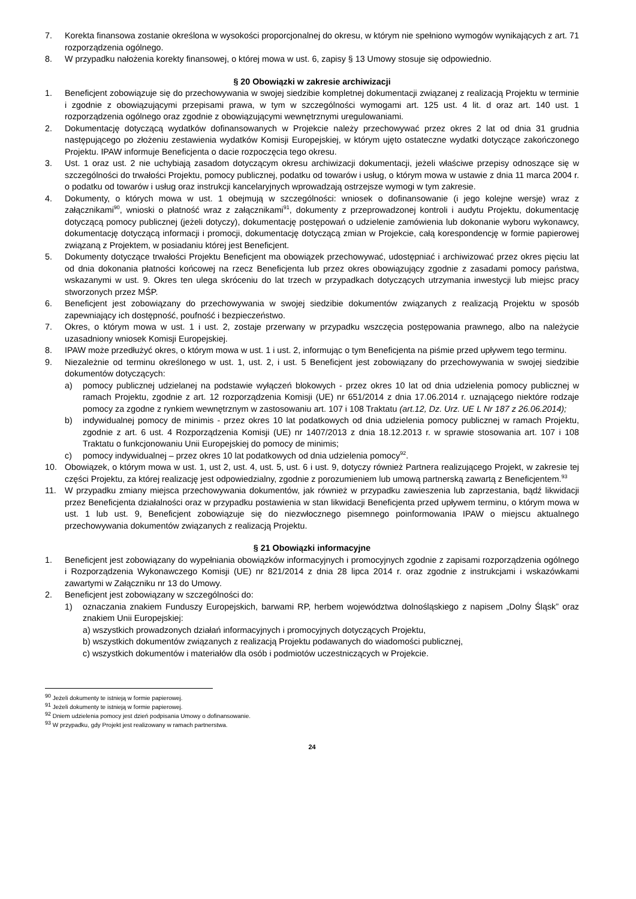7. Korekta finansowa zostanie określona w wysokości proporcjonalnej do okresu, w którym nie spełniono wymogów wynikających z art. 71 rozporządzenia ogólnego.
8. W przypadku nałożenia korekty finansowej, o której mowa w ust. 6, zapisy § 13 Umowy stosuje się odpowiednio.
§ 20 Obowiązki w zakresie archiwizacji
1. Beneficjent zobowiązuje się do przechowywania w swojej siedzibie kompletnej dokumentacji związanej z realizacją Projektu w terminie i zgodnie z obowiązującymi przepisami prawa, w tym w szczególności wymogami art. 125 ust. 4 lit. d oraz art. 140 ust. 1 rozporządzenia ogólnego oraz zgodnie z obowiązującymi wewnętrznymi uregulowaniami.
2. Dokumentację dotyczącą wydatków dofinansowanych w Projekcie należy przechowywać przez okres 2 lat od dnia 31 grudnia następującego po złożeniu zestawienia wydatków Komisji Europejskiej, w którym ujęto ostateczne wydatki dotyczące zakończonego Projektu. IPAW informuje Beneficjenta o dacie rozpoczęcia tego okresu.
3. Ust. 1 oraz ust. 2 nie uchybiają zasadom dotyczącym okresu archiwizacji dokumentacji, jeżeli właściwe przepisy odnoszące się w szczególności do trwałości Projektu, pomocy publicznej, podatku od towarów i usług, o którym mowa w ustawie z dnia 11 marca 2004 r. o podatku od towarów i usług oraz instrukcji kancelaryjnych wprowadzają ostrzejsze wymogi w tym zakresie.
4. Dokumenty, o których mowa w ust. 1 obejmują w szczególności: wniosek o dofinansowanie (i jego kolejne wersje) wraz z załącznikami<sup>90</sup>, wnioski o płatność wraz z załącznikami<sup>91</sup>, dokumenty z przeprowadzonej kontroli i audytu Projektu, dokumentację dotyczącą pomocy publicznej (jeżeli dotyczy), dokumentację postępowań o udzielenie zamówienia lub dokonanie wyboru wykonawcy, dokumentację dotyczącą informacji i promocji, dokumentację dotyczącą zmian w Projekcie, całą korespondencję w formie papierowej związaną z Projektem, w posiadaniu której jest Beneficjent.
5. Dokumenty dotyczące trwałości Projektu Beneficjent ma obowiązek przechowywać, udostępniać i archiwizować przez okres pięciu lat od dnia dokonania płatności końcowej na rzecz Beneficjenta lub przez okres obowiązujący zgodnie z zasadami pomocy państwa, wskazanymi w ust. 9. Okres ten ulega skróceniu do lat trzech w przypadkach dotyczących utrzymania inwestycji lub miejsc pracy stworzonych przez MŚP.
6. Beneficjent jest zobowiązany do przechowywania w swojej siedzibie dokumentów związanych z realizacją Projektu w sposób zapewniający ich dostępność, poufność i bezpieczeństwo.
7. Okres, o którym mowa w ust. 1 i ust. 2, zostaje przerwany w przypadku wszczęcia postępowania prawnego, albo na należycie uzasadniony wniosek Komisji Europejskiej.
8. IPAW może przedłużyć okres, o którym mowa w ust. 1 i ust. 2, informując o tym Beneficjenta na piśmie przed upływem tego terminu.
9. Niezależnie od terminu określonego w ust. 1, ust. 2, i ust. 5 Beneficjent jest zobowiązany do przechowywania w swojej siedzibie dokumentów dotyczących:
a) pomocy publicznej udzielanej na podstawie wyłączeń blokowych - przez okres 10 lat od dnia udzielenia pomocy publicznej w ramach Projektu, zgodnie z art. 12 rozporządzenia Komisji (UE) nr 651/2014 z dnia 17.06.2014 r. uznającego niektóre rodzaje pomocy za zgodne z rynkiem wewnętrznym w zastosowaniu art. 107 i 108 Traktatu (art.12, Dz. Urz. UE L Nr 187 z 26.06.2014);
b) indywidualnej pomocy de minimis - przez okres 10 lat podatkowych od dnia udzielenia pomocy publicznej w ramach Projektu, zgodnie z art. 6 ust. 4 Rozporządzenia Komisji (UE) nr 1407/2013 z dnia 18.12.2013 r. w sprawie stosowania art. 107 i 108 Traktatu o funkcjonowaniu Unii Europejskiej do pomocy de minimis;
c) pomocy indywidualnej – przez okres 10 lat podatkowych od dnia udzielenia pomocy<sup>92</sup>.
10. Obowiązek, o którym mowa w ust. 1, ust 2, ust. 4, ust. 5, ust. 6 i ust. 9, dotyczy również Partnera realizującego Projekt, w zakresie tej części Projektu, za której realizację jest odpowiedzialny, zgodnie z porozumieniem lub umową partnerską zawartą z Beneficjentem.<sup>93</sup>
11. W przypadku zmiany miejsca przechowywania dokumentów, jak również w przypadku zawieszenia lub zaprzestania, bądź likwidacji przez Beneficjenta działalności oraz w przypadku postawienia w stan likwidacji Beneficjenta przed upływem terminu, o którym mowa w ust. 1 lub ust. 9, Beneficjent zobowiązuje się do niezwłocznego pisemnego poinformowania IPAW o miejscu aktualnego przechowywania dokumentów związanych z realizacją Projektu.
§ 21 Obowiązki informacyjne
1. Beneficjent jest zobowiązany do wypełniania obowiązków informacyjnych i promocyjnych zgodnie z zapisami rozporządzenia ogólnego i Rozporządzenia Wykonawczego Komisji (UE) nr 821/2014 z dnia 28 lipca 2014 r. oraz zgodnie z instrukcjami i wskazówkami zawartymi w Załączniku nr 13 do Umowy.
2. Beneficjent jest zobowiązany w szczególności do:
1) oznaczania znakiem Funduszy Europejskich, barwami RP, herbem województwa dolnośląskiego z napisem „Dolny Śląsk” oraz znakiem Unii Europejskiej:
a) wszystkich prowadzonych działań informacyjnych i promocyjnych dotyczących Projektu,
b) wszystkich dokumentów związanych z realizacją Projektu podawanych do wiadomości publicznej,
c) wszystkich dokumentów i materiałów dla osób i podmiotów uczestniczących w Projekcie.
<sup>90</sup> Jeżeli dokumenty te istnieją w formie papierowej.
<sup>91</sup> Jeżeli dokumenty te istnieją w formie papierowej.
<sup>92</sup> Dniem udzielenia pomocy jest dzień podpisania Umowy o dofinansowanie.
<sup>93</sup> W przypadku, gdy Projekt jest realizowany w ramach partnerstwa.
24